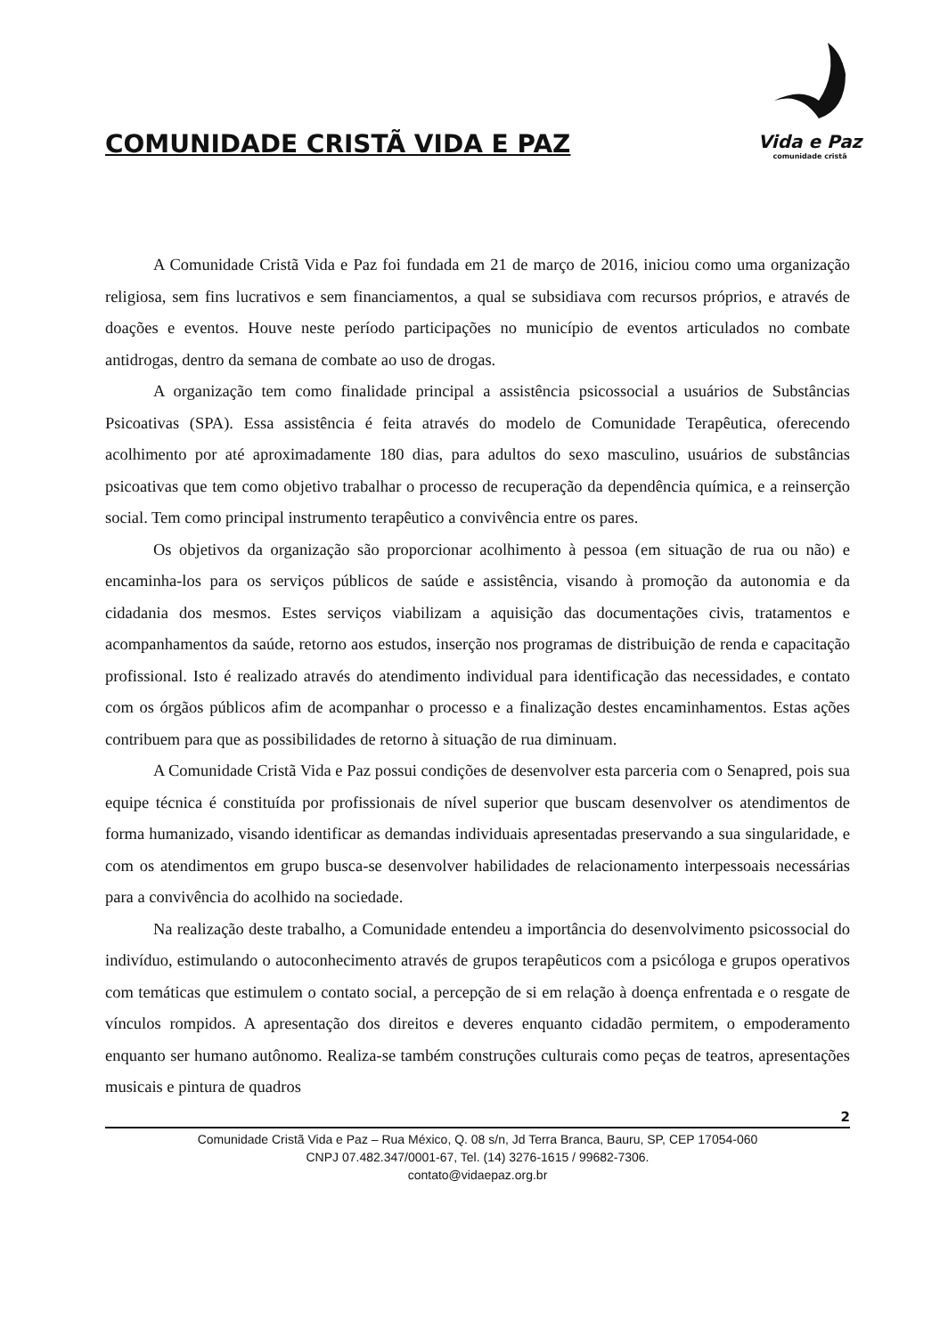COMUNIDADE CRISTÃ VIDA E PAZ
Vida e Paz
comunidade cristã
A Comunidade Cristã Vida e Paz foi fundada em 21 de março de 2016, iniciou como uma organização religiosa, sem fins lucrativos e sem financiamentos, a qual se subsidiava com recursos próprios, e através de doações e eventos. Houve neste período participações no município de eventos articulados no combate antidrogas, dentro da semana de combate ao uso de drogas.
A organização tem como finalidade principal a assistência psicossocial a usuários de Substâncias Psicoativas (SPA). Essa assistência é feita através do modelo de Comunidade Terapêutica, oferecendo acolhimento por até aproximadamente 180 dias, para adultos do sexo masculino, usuários de substâncias psicoativas que tem como objetivo trabalhar o processo de recuperação da dependência química, e a reinserção social. Tem como principal instrumento terapêutico a convivência entre os pares.
Os objetivos da organização são proporcionar acolhimento à pessoa (em situação de rua ou não) e encaminha-los para os serviços públicos de saúde e assistência, visando à promoção da autonomia e da cidadania dos mesmos. Estes serviços viabilizam a aquisição das documentações civis, tratamentos e acompanhamentos da saúde, retorno aos estudos, inserção nos programas de distribuição de renda e capacitação profissional. Isto é realizado através do atendimento individual para identificação das necessidades, e contato com os órgãos públicos afim de acompanhar o processo e a finalização destes encaminhamentos. Estas ações contribuem para que as possibilidades de retorno à situação de rua diminuam.
A Comunidade Cristã Vida e Paz possui condições de desenvolver esta parceria com o Senapred, pois sua equipe técnica é constituída por profissionais de nível superior que buscam desenvolver os atendimentos de forma humanizado, visando identificar as demandas individuais apresentadas preservando a sua singularidade, e com os atendimentos em grupo busca-se desenvolver habilidades de relacionamento interpessoais necessárias para a convivência do acolhido na sociedade.
Na realização deste trabalho, a Comunidade entendeu a importância do desenvolvimento psicossocial do indivíduo, estimulando o autoconhecimento através de grupos terapêuticos com a psicóloga e grupos operativos com temáticas que estimulem o contato social, a percepção de si em relação à doença enfrentada e o resgate de vínculos rompidos. A apresentação dos direitos e deveres enquanto cidadão permitem, o empoderamento enquanto ser humano autônomo. Realiza-se também construções culturais como peças de teatros, apresentações musicais e pintura de quadros
2
Comunidade Cristã Vida e Paz – Rua México, Q. 08 s/n, Jd Terra Branca, Bauru, SP, CEP 17054-060
CNPJ 07.482.347/0001-67, Tel. (14) 3276-1615 / 99682-7306.
contato@vidaepaz.org.br